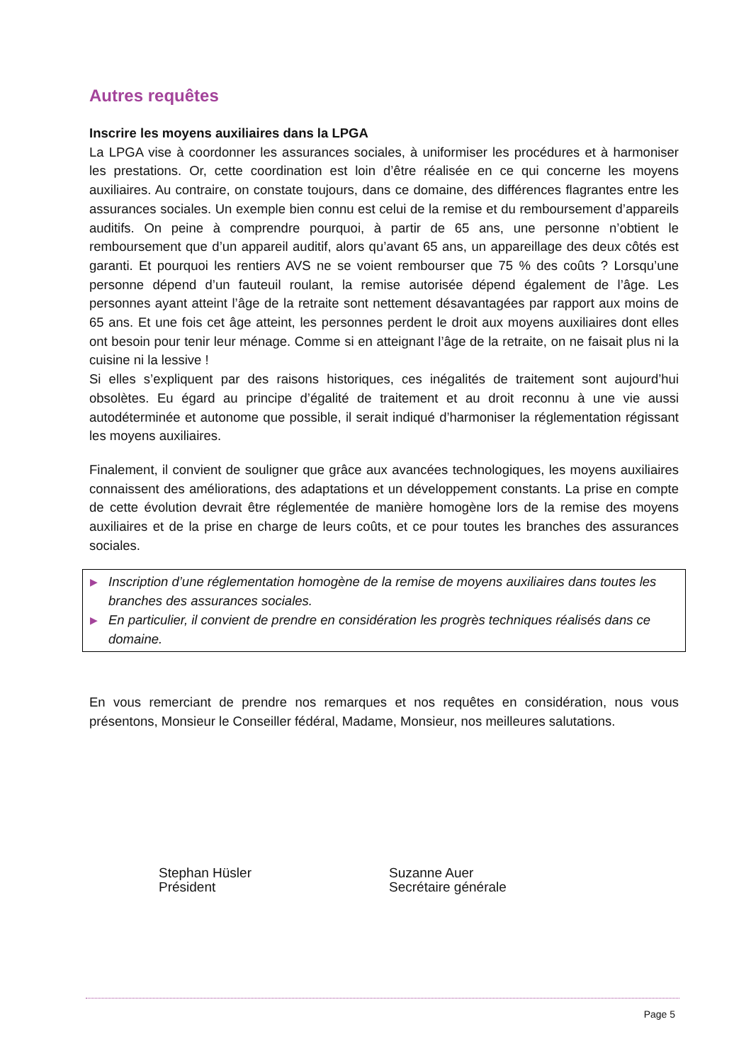Autres requêtes
Inscrire les moyens auxiliaires dans la LPGA
La LPGA vise à coordonner les assurances sociales, à uniformiser les procédures et à harmoniser les prestations. Or, cette coordination est loin d’être réalisée en ce qui concerne les moyens auxiliaires. Au contraire, on constate toujours, dans ce domaine, des différences flagrantes entre les assurances sociales. Un exemple bien connu est celui de la remise et du remboursement d’appareils auditifs. On peine à comprendre pourquoi, à partir de 65 ans, une personne n’obtient le remboursement que d’un appareil auditif, alors qu’avant 65 ans, un appareillage des deux côtés est garanti. Et pourquoi les rentiers AVS ne se voient rembourser que 75 % des coûts ? Lorsqu’une personne dépend d’un fauteuil roulant, la remise autorisée dépend également de l’âge. Les personnes ayant atteint l’âge de la retraite sont nettement désavantagées par rapport aux moins de 65 ans. Et une fois cet âge atteint, les personnes perdent le droit aux moyens auxiliaires dont elles ont besoin pour tenir leur ménage. Comme si en atteignant l’âge de la retraite, on ne faisait plus ni la cuisine ni la lessive !
Si elles s’expliquent par des raisons historiques, ces inégalités de traitement sont aujourd’hui obsolètes. Eu égard au principe d’égalité de traitement et au droit reconnu à une vie aussi autodéterminée et autonome que possible, il serait indiqué d’harmoniser la réglementation régissant les moyens auxiliaires.
Finalement, il convient de souligner que grâce aux avancées technologiques, les moyens auxiliaires connaissent des améliorations, des adaptations et un développement constants. La prise en compte de cette évolution devrait être réglementée de manière homogène lors de la remise des moyens auxiliaires et de la prise en charge de leurs coûts, et ce pour toutes les branches des assurances sociales.
▶ Inscription d’une réglementation homogène de la remise de moyens auxiliaires dans toutes les branches des assurances sociales.
▶ En particulier, il convient de prendre en considération les progrès techniques réalisés dans ce domaine.
En vous remerciant de prendre nos remarques et nos requêtes en considération, nous vous présentons, Monsieur le Conseiller fédéral, Madame, Monsieur, nos meilleures salutations.
Stephan Hüsler
Président
Suzanne Auer
Secrétaire générale
Page 5